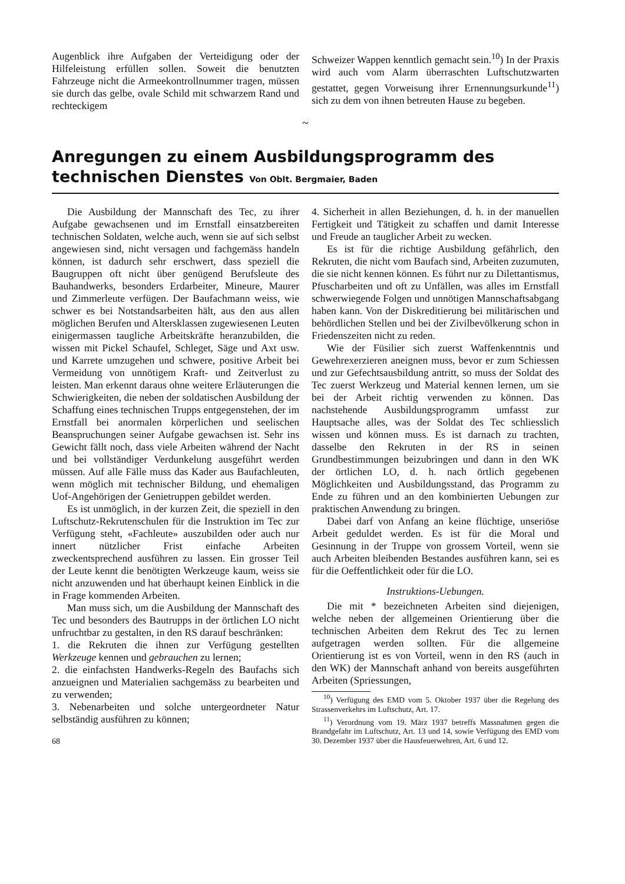Augenblick ihre Aufgaben der Verteidigung oder der Hilfeleistung erfüllen sollen. Soweit die benutzten Fahrzeuge nicht die Armeekontrollnummer tragen, müssen sie durch das gelbe, ovale Schild mit schwarzem Rand und rechteckigem
Schweizer Wappen kenntlich gemacht sein.<sup>10</sup>) In der Praxis wird auch vom Alarm überraschten Luftschutzwarten gestattet, gegen Vorweisung ihrer Ernennungsurkunde<sup>11</sup>) sich zu dem von ihnen betreuten Hause zu begeben.
~
Anregungen zu einem Ausbildungsprogramm des technischen Dienstes Von Oblt. Bergmaier, Baden
Die Ausbildung der Mannschaft des Tec, zu ihrer Aufgabe gewachsenen und im Ernstfall einsatzbereiten technischen Soldaten, welche auch, wenn sie auf sich selbst angewiesen sind, nicht versagen und fachgemäss handeln können, ist dadurch sehr erschwert, dass speziell die Baugruppen oft nicht über genügend Berufsleute des Bauhandwerks, besonders Erdarbeiter, Mineure, Maurer und Zimmerleute verfügen. Der Baufachmann weiss, wie schwer es bei Notstandsarbeiten hält, aus den aus allen möglichen Berufen und Altersklassen zugewiesenen Leuten einigermassen taugliche Arbeitskräfte heranzubilden, die wissen mit Pickel Schaufel, Schleget, Säge und Axt usw. und Karrete umzugehen und schwere, positive Arbeit bei Vermeidung von unnötigem Kraft- und Zeitverlust zu leisten. Man erkennt daraus ohne weitere Erläuterungen die Schwierigkeiten, die neben der soldatischen Ausbildung der Schaffung eines technischen Trupps entgegenstehen, der im Ernstfall bei anormalen körperlichen und seelischen Beanspruchungen seiner Aufgabe gewachsen ist. Sehr ins Gewicht fällt noch, dass viele Arbeiten während der Nacht und bei vollständiger Verdunkelung ausgeführt werden müssen. Auf alle Fälle muss das Kader aus Baufachleuten, wenn möglich mit technischer Bildung, und ehemaligen Uof-Angehörigen der Genietruppen gebildet werden.
Es ist unmöglich, in der kurzen Zeit, die speziell in den Luftschutz-Rekrutenschulen für die Instruktion im Tec zur Verfügung steht, «Fachleute» auszubilden oder auch nur innert nützlicher Frist einfache Arbeiten zweckentsprechend ausführen zu lassen. Ein grosser Teil der Leute kennt die benötigten Werkzeuge kaum, weiss sie nicht anzuwenden und hat überhaupt keinen Einblick in die in Frage kommenden Arbeiten.
Man muss sich, um die Ausbildung der Mannschaft des Tec und besonders des Bautrupps in der örtlichen LO nicht unfruchtbar zu gestalten, in den RS darauf beschränken:
1. die Rekruten die ihnen zur Verfügung gestellten Werkzeuge kennen und gebrauchen zu lernen;
2. die einfachsten Handwerks-Regeln des Baufachs sich anzueignen und Materialien sachgemäss zu bearbeiten und zu verwenden;
3. Nebenarbeiten und solche untergeordneter Natur selbständig ausführen zu können;
68
4. Sicherheit in allen Beziehungen, d. h. in der manuellen Fertigkeit und Tätigkeit zu schaffen und damit Interesse und Freude an tauglicher Arbeit zu wecken.
Es ist für die richtige Ausbildung gefährlich, den Rekruten, die nicht vom Baufach sind, Arbeiten zuzumuten, die sie nicht kennen können. Es führt nur zu Dilettantismus, Pfuscharbeiten und oft zu Unfällen, was alles im Ernstfall schwerwiegende Folgen und unnötigen Mannschaftsabgang haben kann. Von der Diskreditierung bei militärischen und behördlichen Stellen und bei der Zivilbevölkerung schon in Friedenszeiten nicht zu reden.
Wie der Füsilier sich zuerst Waffenkenntnis und Gewehrexerzieren aneignen muss, bevor er zum Schiessen und zur Gefechtsausbildung antritt, so muss der Soldat des Tec zuerst Werkzeug und Material kennen lernen, um sie bei der Arbeit richtig verwenden zu können. Das nachstehende Ausbildungsprogramm umfasst zur Hauptsache alles, was der Soldat des Tec schliesslich wissen und können muss. Es ist darnach zu trachten, dasselbe den Rekruten in der RS in seinen Grundbestimmungen beizubringen und dann in den WK der örtlichen LO, d. h. nach örtlich gegebenen Möglichkeiten und Ausbildungsstand, das Programm zu Ende zu führen und an den kombinierten Uebungen zur praktischen Anwendung zu bringen.
Dabei darf von Anfang an keine flüchtige, unseriöse Arbeit geduldet werden. Es ist für die Moral und Gesinnung in der Truppe von grossem Vorteil, wenn sie auch Arbeiten bleibenden Bestandes ausführen kann, sei es für die Oeffentlichkeit oder für die LO.
Instruktions-Uebungen.
Die mit * bezeichneten Arbeiten sind diejenigen, welche neben der allgemeinen Orientierung über die technischen Arbeiten dem Rekrut des Tec zu lernen aufgetragen werden sollten. Für die allgemeine Orientierung ist es von Vorteil, wenn in den RS (auch in den WK) der Mannschaft anhand von bereits ausgeführten Arbeiten (Spriessungen,
<sup>10</sup>) Verfügung des EMD vom 5. Oktober 1937 über die Regelung des Strassenverkehrs im Luftschutz, Art. 17.
<sup>11</sup>) Verordnung vom 19. März 1937 betreffs Massnahmen gegen die Brandgefahr im Luftschutz, Art. 13 und 14, sowie Verfügung des EMD vom 30. Dezember 1937 über die Hausfeuerwehren, Art. 6 und 12.